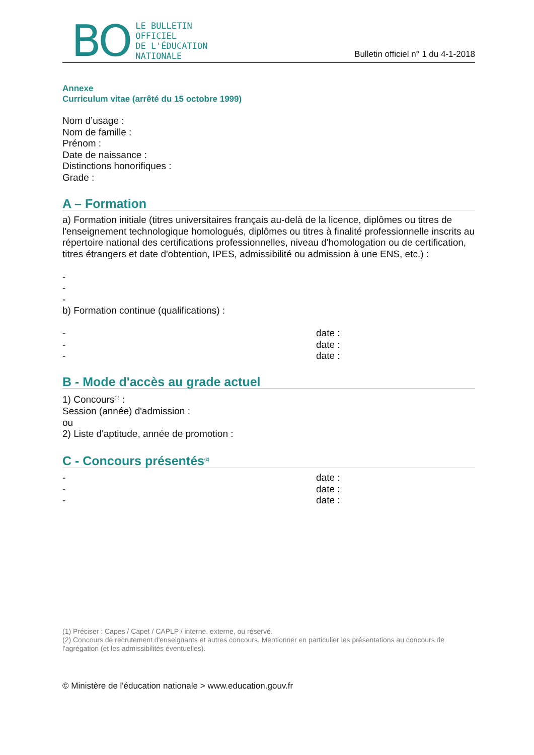BO LE BULLETIN
OFFICIEL
DE L'ÉDUCATION
NATIONALE
Bulletin officiel n° 1 du 4-1-2018
Annexe
Curriculum vitae (arrêté du 15 octobre 1999)
Nom d’usage :
Nom de famille :
Prénom :
Date de naissance :
Distinctions honorifiques :
Grade :
A – Formation
a) Formation initiale (titres universitaires français au-delà de la licence, diplômes ou titres de l'enseignement technologique homologués, diplômes ou titres à finalité professionnelle inscrits au répertoire national des certifications professionnelles, niveau d'homologation ou de certification, titres étrangers et date d'obtention, IPES, admissibilité ou admission à une ENS, etc.) :
-
-
-
b) Formation continue (qualifications) :
- date :
- date :
- date :
B - Mode d'accès au grade actuel
1) Concours<sup>(1)</sup> :
Session (année) d'admission :
ou
2) Liste d'aptitude, année de promotion :
C - Concours présentés<sup>(2)</sup>
- date :
- date :
- date :
(1) Préciser : Capes / Capet / CAPLP / interne, externe, ou réservé.
(2) Concours de recrutement d'enseignants et autres concours. Mentionner en particulier les présentations au concours de l'agrégation (et les admissibilités éventuelles).
© Ministère de l'éducation nationale > www.education.gouv.fr